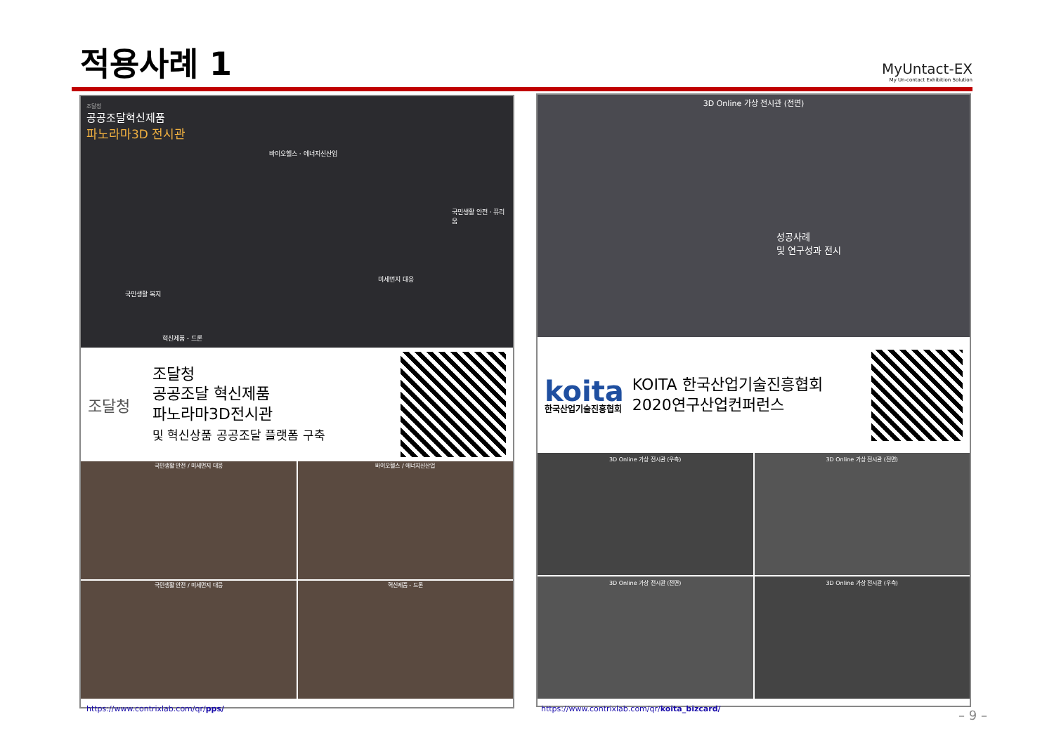적용사례 1
MyUntact-EX
My Un-contact Exhibition Solution
조달청
공공조달혁신제품
파노라마3D 전시관
바이오헬스 · 에너지신산업
국민생활 안전 · 퓨리움
미세먼지 대응
국민생활 복지
혁신제품 - 드론
조달청
조달청
공공조달 혁신제품
파노라마3D전시관
및 혁신상품 공공조달 플랫폼 구축
국민생활 안전 / 미세먼지 대응
바이오헬스 / 에너지신산업
국민생활 안전 / 미세먼지 대응
혁신제품 - 드론
https://www.contrixlab.com/qr/pps/
3D Online 가상 전시관 (전면)
성공사례
및 연구성과 전시
koita
한국산업기술진흥협회
KOITA 한국산업기술진흥협회
2020연구산업컨퍼런스
3D Online 가상 전시관 (우측)
3D Online 가상 전시관 (전면)
3D Online 가상 전시관 (전면)
3D Online 가상 전시관 (우측)
https://www.contrixlab.com/qr/koita_bizcard/
– 9 –